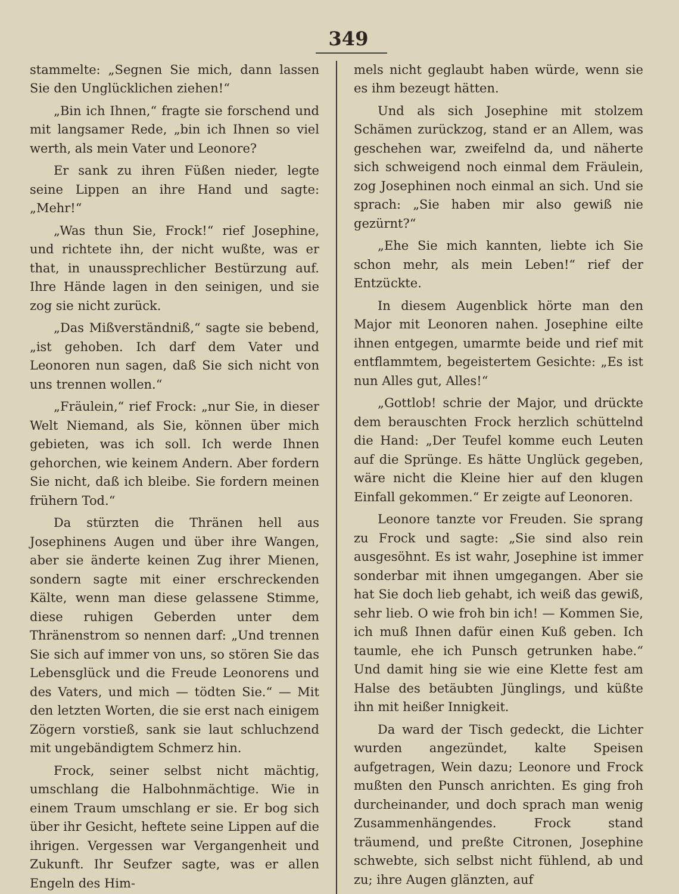349
stammelte: „Segnen Sie mich, dann lassen Sie den Unglücklichen ziehen!“
„Bin ich Ihnen,“ fragte sie forschend und mit langsamer Rede, „bin ich Ihnen so viel werth, als mein Vater und Leonore?
Er sank zu ihren Füßen nieder, legte seine Lippen an ihre Hand und sagte: „Mehr!“
„Was thun Sie, Frock!“ rief Josephine, und richtete ihn, der nicht wußte, was er that, in unaussprechlicher Bestürzung auf. Ihre Hände lagen in den seinigen, und sie zog sie nicht zurück.
„Das Mißverständniß,“ sagte sie bebend, „ist gehoben. Ich darf dem Vater und Leonoren nun sagen, daß Sie sich nicht von uns trennen wollen.“
„Fräulein,“ rief Frock: „nur Sie, in dieser Welt Niemand, als Sie, können über mich gebieten, was ich soll. Ich werde Ihnen gehorchen, wie keinem Andern. Aber fordern Sie nicht, daß ich bleibe. Sie fordern meinen frühern Tod.“
Da stürzten die Thränen hell aus Josephinens Augen und über ihre Wangen, aber sie änderte keinen Zug ihrer Mienen, sondern sagte mit einer erschreckenden Kälte, wenn man diese gelassene Stimme, diese ruhigen Geberden unter dem Thränenstrom so nennen darf: „Und trennen Sie sich auf immer von uns, so stören Sie das Lebensglück und die Freude Leonorens und des Vaters, und mich — tödten Sie.“ — Mit den letzten Worten, die sie erst nach einigem Zögern vorstieß, sank sie laut schluchzend mit ungebändigtem Schmerz hin.
Frock, seiner selbst nicht mächtig, umschlang die Halbohnmächtige. Wie in einem Traum umschlang er sie. Er bog sich über ihr Gesicht, heftete seine Lippen auf die ihrigen. Vergessen war Vergangenheit und Zukunft. Ihr Seufzer sagte, was er allen Engeln des Him-
mels nicht geglaubt haben würde, wenn sie es ihm bezeugt hätten.
Und als sich Josephine mit stolzem Schämen zurückzog, stand er an Allem, was geschehen war, zweifelnd da, und näherte sich schweigend noch einmal dem Fräulein, zog Josephinen noch einmal an sich. Und sie sprach: „Sie haben mir also gewiß nie gezürnt?“
„Ehe Sie mich kannten, liebte ich Sie schon mehr, als mein Leben!“ rief der Entzückte.
In diesem Augenblick hörte man den Major mit Leonoren nahen. Josephine eilte ihnen entgegen, umarmte beide und rief mit entflammtem, begeistertem Gesichte: „Es ist nun Alles gut, Alles!“
„Gottlob! schrie der Major, und drückte dem berauschten Frock herzlich schüttelnd die Hand: „Der Teufel komme euch Leuten auf die Sprünge. Es hätte Unglück gegeben, wäre nicht die Kleine hier auf den klugen Einfall gekommen.“ Er zeigte auf Leonoren.
Leonore tanzte vor Freuden. Sie sprang zu Frock und sagte: „Sie sind also rein ausgesöhnt. Es ist wahr, Josephine ist immer sonderbar mit ihnen umgegangen. Aber sie hat Sie doch lieb gehabt, ich weiß das gewiß, sehr lieb. O wie froh bin ich! — Kommen Sie, ich muß Ihnen dafür einen Kuß geben. Ich taumle, ehe ich Punsch getrunken habe.“ Und damit hing sie wie eine Klette fest am Halse des betäubten Jünglings, und küßte ihn mit heißer Innigkeit.
Da ward der Tisch gedeckt, die Lichter wurden angezündet, kalte Speisen aufgetragen, Wein dazu; Leonore und Frock mußten den Punsch anrichten. Es ging froh durcheinander, und doch sprach man wenig Zusammenhängendes. Frock stand träumend, und preßte Citronen, Josephine schwebte, sich selbst nicht fühlend, ab und zu; ihre Augen glänzten, auf